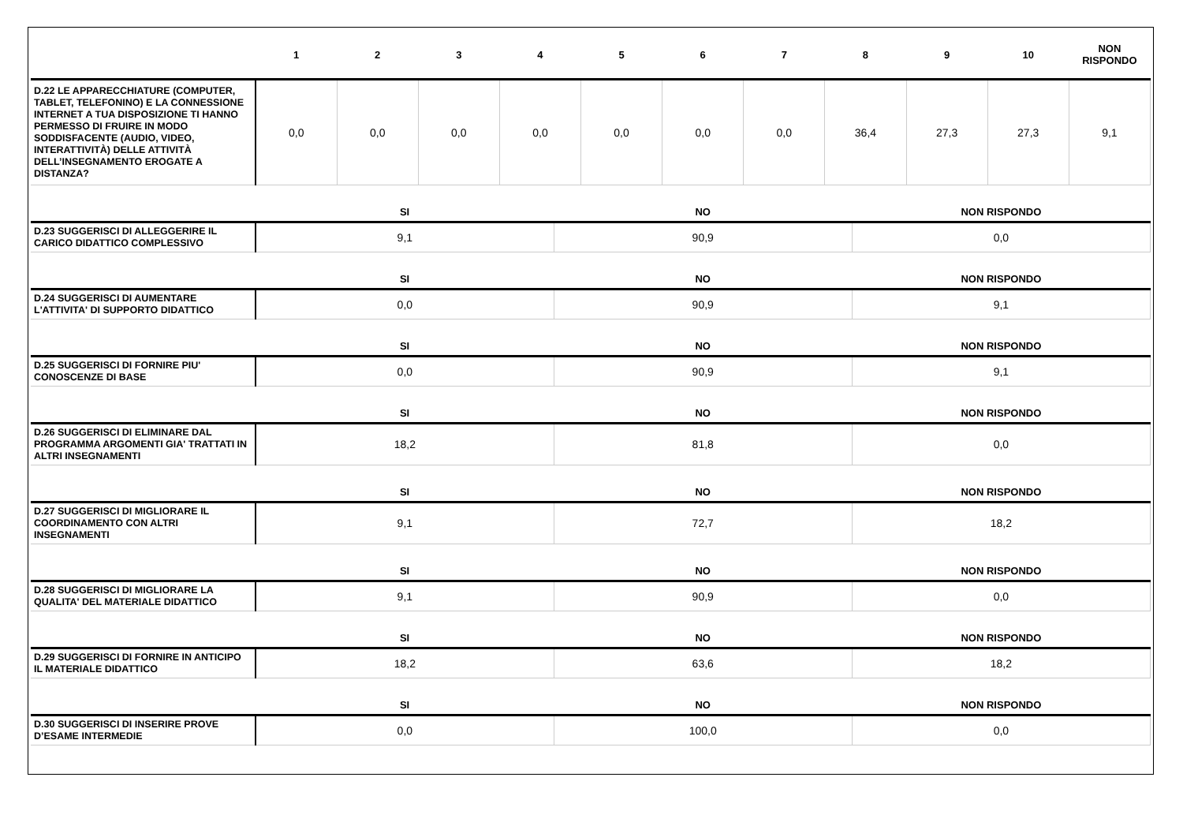| | 1 | 2 | 3 | 4 | 5 | 6 | 7 | 8 | 9 | 10 | NON RISPONDO |
| --- | --- | --- | --- | --- | --- | --- | --- | --- | --- | --- | --- |
| D.22 LE APPARECCHIATURE (COMPUTER, TABLET, TELEFONINO) E LA CONNESSIONE INTERNET A TUA DISPOSIZIONE TI HANNO PERMESSO DI FRUIRE IN MODO SODDISFACENTE (AUDIO, VIDEO, INTERATTIVITÀ) DELLE ATTIVITÀ DELL’INSEGNAMENTO EROGATE A DISTANZA? | 0,0 | 0,0 | 0,0 | 0,0 | 0,0 | 0,0 | 0,0 | 36,4 | 27,3 | 27,3 | 9,1 |
| | SI | NO | NON RISPONDO |
| --- | --- | --- | --- |
| D.23 SUGGERISCI DI ALLEGGERIRE IL CARICO DIDATTICO COMPLESSIVO | 9,1 | 90,9 | 0,0 |
| | SI | NO | NON RISPONDO |
| D.24 SUGGERISCI DI AUMENTARE L'ATTIVITA' DI SUPPORTO DIDATTICO | 0,0 | 90,9 | 9,1 |
| | SI | NO | NON RISPONDO |
| D.25 SUGGERISCI DI FORNIRE PIU' CONOSCENZE DI BASE | 0,0 | 90,9 | 9,1 |
| | SI | NO | NON RISPONDO |
| D.26 SUGGERISCI DI ELIMINARE DAL PROGRAMMA ARGOMENTI GIA' TRATTATI IN ALTRI INSEGNAMENTI | 18,2 | 81,8 | 0,0 |
| | SI | NO | NON RISPONDO |
| D.27 SUGGERISCI DI MIGLIORARE IL COORDINAMENTO CON ALTRI INSEGNAMENTI | 9,1 | 72,7 | 18,2 |
| | SI | NO | NON RISPONDO |
| D.28 SUGGERISCI DI MIGLIORARE LA QUALITA' DEL MATERIALE DIDATTICO | 9,1 | 90,9 | 0,0 |
| | SI | NO | NON RISPONDO |
| D.29 SUGGERISCI DI FORNIRE IN ANTICIPO IL MATERIALE DIDATTICO | 18,2 | 63,6 | 18,2 |
| | SI | NO | NON RISPONDO |
| D.30 SUGGERISCI DI INSERIRE PROVE D’ESAME INTERMEDIE | 0,0 | 100,0 | 0,0 |